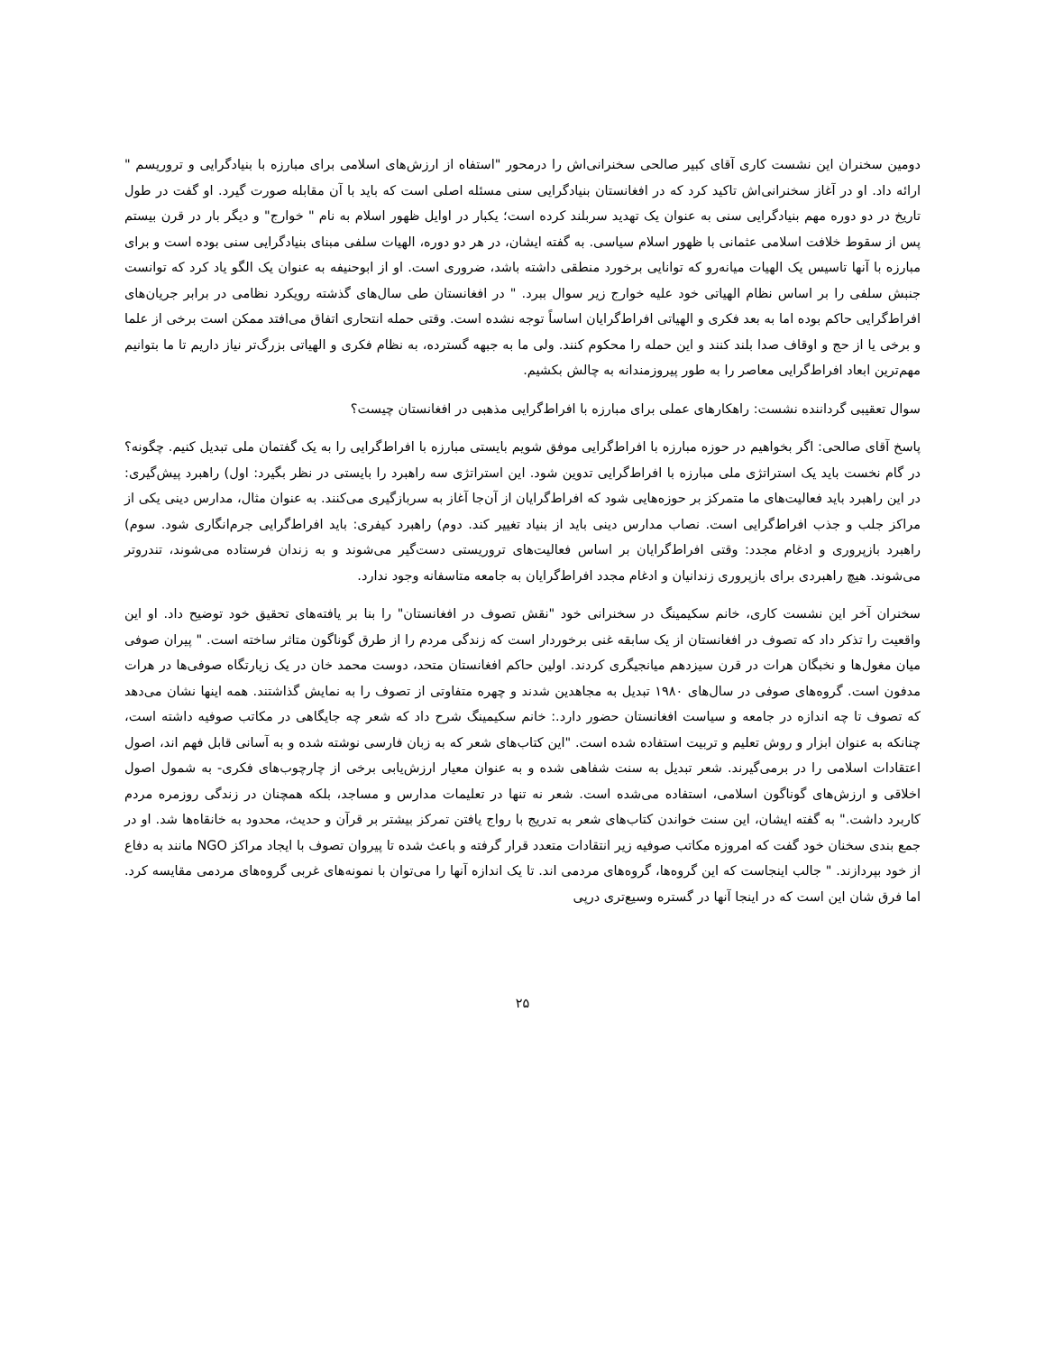دومین سخنران این نشست کاری آقای کبیر صالحی سخنرانی‌اش را درمحور "استفاه از ارزش‌های اسلامی برای مبارزه با بنیادگرایی و تروریسم " ارائه داد. او در آغاز سخنرانی‌اش تاکید کرد که در افغانستان بنیادگرایی سنی مسئله اصلی است که باید با آن مقابله صورت گیرد. او گفت در طول تاریخ در دو دوره مهم بنیادگرایی سنی به عنوان یک تهدید سربلند کرده است؛ یکبار در اوایل ظهور اسلام به نام " خوارج" و دیگر بار در قرن بیستم پس از سقوط خلافت اسلامی عثمانی با ظهور اسلام سیاسی. به گفته ایشان، در هر دو دوره، الهیات سلفی مبنای بنیادگرایی سنی بوده است و برای مبارزه با آنها تاسیس یک الهیات میانه‌رو که توانایی برخورد منطقی داشته باشد، ضروری است. او از ابوحنیفه به عنوان یک الگو یاد کرد که توانست جنبش سلفی را بر اساس نظام الهیاتی خود علیه خوارج زیر سوال ببرد. " در افغانستان طی سال‌های گذشته رویکرد نظامی در برابر جریان‌های افراط‌گرایی حاکم بوده اما به بعد فکری و الهیاتی افراط‌گرایان اساساً توجه نشده است. وقتی حمله انتحاری اتفاق می‌افتد ممکن است برخی از علما و برخی یا از حج و اوقاف صدا بلند کنند و این حمله را محکوم کنند. ولی ما به جبهه گسترده، به نظام فکری و الهیاتی بزرگ‌تر نیاز داریم تا ما بتوانیم مهم‌ترین ابعاد افراط‌گرایی معاصر را به طور پیروزمندانه به چالش بکشیم.
سوال تعقیبی گرداننده نشست: راهکارهای عملی برای مبارزه با افراط‌گرایی مذهبی در افغانستان چیست؟
پاسخ آقای صالحی: اگر بخواهیم در حوزه مبارزه با افراط‌گرایی موفق شویم بایستی مبارزه با افراط‌گرایی را به یک گفتمان ملی تبدیل کنیم. چگونه؟ در گام نخست باید یک استراتژی ملی مبارزه با افراط‌گرایی تدوین شود. این استراتژی سه راهبرد را بایستی در نظر بگیرد: اول) راهبرد پیش‌گیری: در این راهبرد باید فعالیت‌های ما متمرکز بر حوزه‌هایی شود که افراط‌گرایان از آن‌جا آغاز به سربازگیری می‌کنند. به عنوان مثال، مدارس دینی یکی از مراکز جلب و جذب افراط‌گرایی است. نصاب مدارس دینی باید از بنیاد تغییر کند. دوم) راهبرد کیفری: باید افراط‌گرایی جرم‌انگاری شود. سوم) راهبرد بازپروری و ادغام مجدد: وقتی افراط‌گرایان بر اساس فعالیت‌های تروریستی دست‌گیر می‌شوند و به زندان فرستاده می‌شوند، تندروتر می‌شوند. هیچ راهبردی برای بازپروری زندانیان و ادغام مجدد افراط‌گرایان به جامعه متاسفانه وجود ندارد.
سخنران آخر این نشست کاری، خانم سکیمینگ در سخنرانی خود "نقش تصوف در افغانستان" را بنا بر یافته‌های تحقیق خود توضیح داد. او این واقعیت را تذکر داد که تصوف در افغانستان از یک سابقه غنی برخوردار است که زندگی مردم را از طرق گوناگون متاثر ساخته است. " پیران صوفی میان مغول‌ها و نخبگان هرات در قرن سیزدهم میانجیگری کردند. اولین حاکم افغانستان متحد، دوست محمد خان در یک زیارتگاه صوفی‌ها در هرات مدفون است. گروه‌های صوفی در سال‌های ۱۹۸۰ تبدیل به مجاهدین شدند و چهره متفاوتی از تصوف را به نمایش گذاشتند. همه اینها نشان می‌دهد که تصوف تا چه اندازه در جامعه و سیاست افغانستان حضور دارد.: خانم سکیمینگ شرح داد که شعر چه جایگاهی در مکاتب صوفیه داشته است، چنانکه به عنوان ابزار و روش تعلیم و تربیت استفاده شده است. "این کتاب‌های شعر که به زبان فارسی نوشته شده و به آسانی قابل فهم اند، اصول اعتقادات اسلامی را در برمی‌گیرند. شعر تبدیل به سنت شفاهی شده و به عنوان معیار ارزش‌یابی برخی از چارچوب‌های فکری- به شمول اصول اخلاقی و ارزش‌های گوناگون اسلامی، استفاده می‌شده است. شعر نه تنها در تعلیمات مدارس و مساجد، بلکه همچنان در زندگی روزمره مردم کاربرد داشت." به گفته ایشان، این سنت خواندن کتاب‌های شعر به تدریج با رواج یافتن تمرکز بیشتر بر قرآن و حدیث، محدود به خانقاه‌ها شد. او در جمع بندی سخنان خود گفت که امروزه مکاتب صوفیه زیر انتقادات متعدد قرار گرفته و باعث شده تا پیروان تصوف با ایجاد مراکز NGO مانند به دفاع از خود بپردازند. " جالب اینجاست که این گروه‌ها، گروه‌های مردمی اند. تا یک اندازه آنها را می‌توان با نمونه‌های غربی گروه‌های مردمی مقایسه کرد. اما فرق شان این است که در اینجا آنها در گستره وسیع‌تری درپی
۲۵